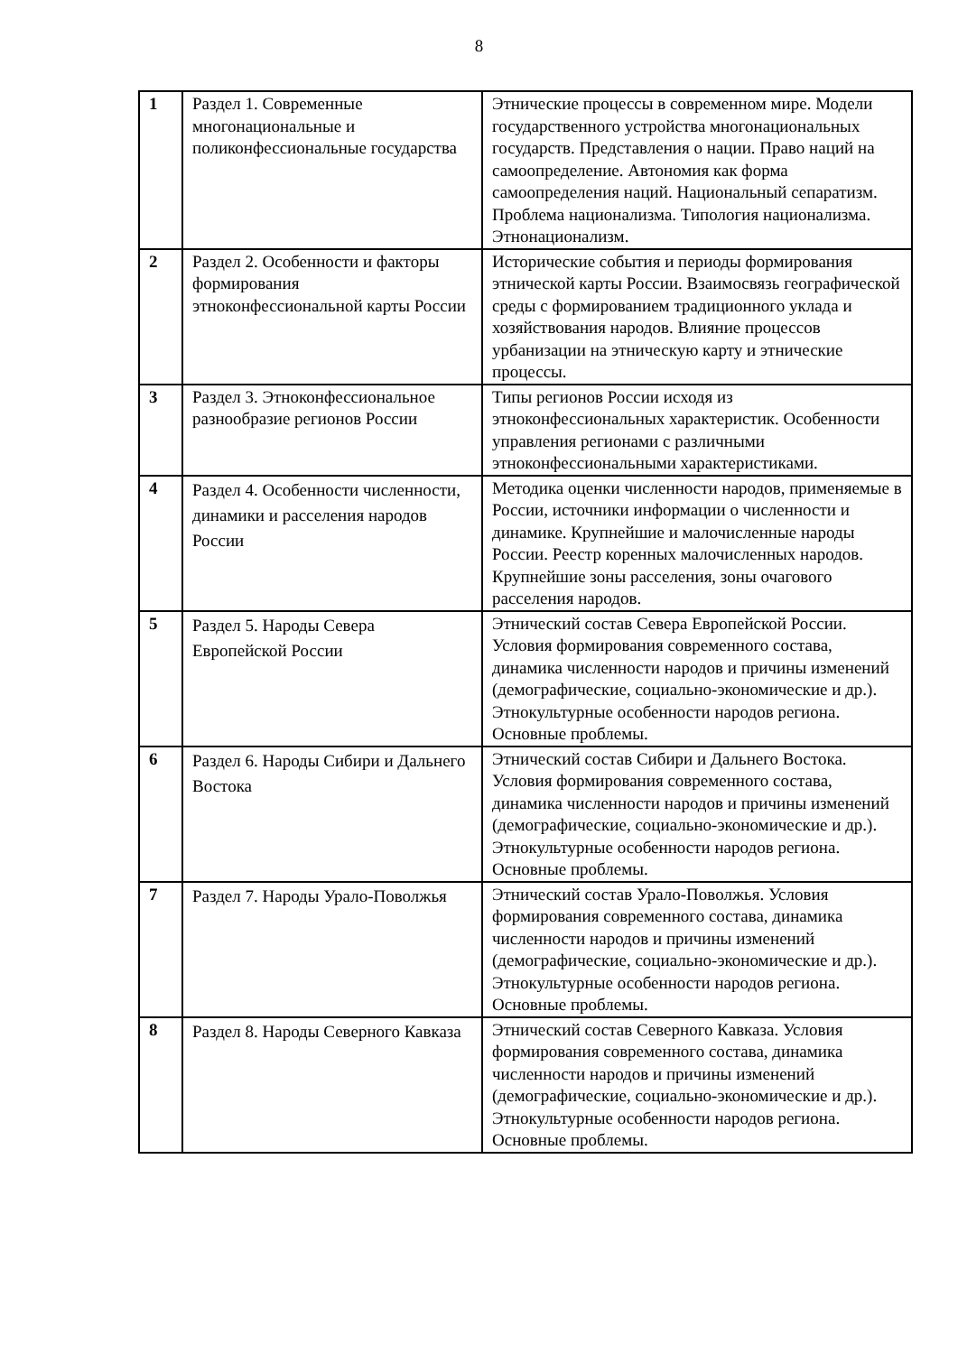8
| 1 | Раздел 1. Современные многонациональные и поликонфессиональные государства | Этнические процессы в современном мире. Модели государственного устройства многонациональных государств. Представления о нации. Право наций на самоопределение. Автономия как форма самоопределения наций. Национальный сепаратизм. Проблема национализма. Типология национализма. Этнонационализм. |
| 2 | Раздел 2. Особенности и факторы формирования этноконфессиональной карты России | Исторические события и периоды формирования этнической карты России. Взаимосвязь географической среды с формированием традиционного уклада и хозяйствования народов. Влияние процессов урбанизации на этническую карту и этнические процессы. |
| 3 | Раздел 3. Этноконфессиональное разнообразие регионов России | Типы регионов России исходя из этноконфессиональных характеристик. Особенности управления регионами с различными этноконфессиональными характеристиками. |
| 4 | Раздел 4. Особенности численности, динамики и расселения народов России | Методика оценки численности народов, применяемые в России, источники информации о численности и динамике. Крупнейшие и малочисленные народы России. Реестр коренных малочисленных народов. Крупнейшие зоны расселения, зоны очагового расселения народов. |
| 5 | Раздел 5. Народы Севера Европейской России | Этнический состав Севера Европейской России. Условия формирования современного состава, динамика численности народов и причины изменений (демографические, социально-экономические и др.). Этнокультурные особенности народов региона. Основные проблемы. |
| 6 | Раздел 6. Народы Сибири и Дальнего Востока | Этнический состав Сибири и Дальнего Востока. Условия формирования современного состава, динамика численности народов и причины изменений (демографические, социально-экономические и др.). Этнокультурные особенности народов региона. Основные проблемы. |
| 7 | Раздел 7. Народы Урало-Поволжья | Этнический состав Урало-Поволжья. Условия формирования современного состава, динамика численности народов и причины изменений (демографические, социально-экономические и др.). Этнокультурные особенности народов региона. Основные проблемы. |
| 8 | Раздел 8. Народы Северного Кавказа | Этнический состав Северного Кавказа. Условия формирования современного состава, динамика численности народов и причины изменений (демографические, социально-экономические и др.). Этнокультурные особенности народов региона. Основные проблемы. |